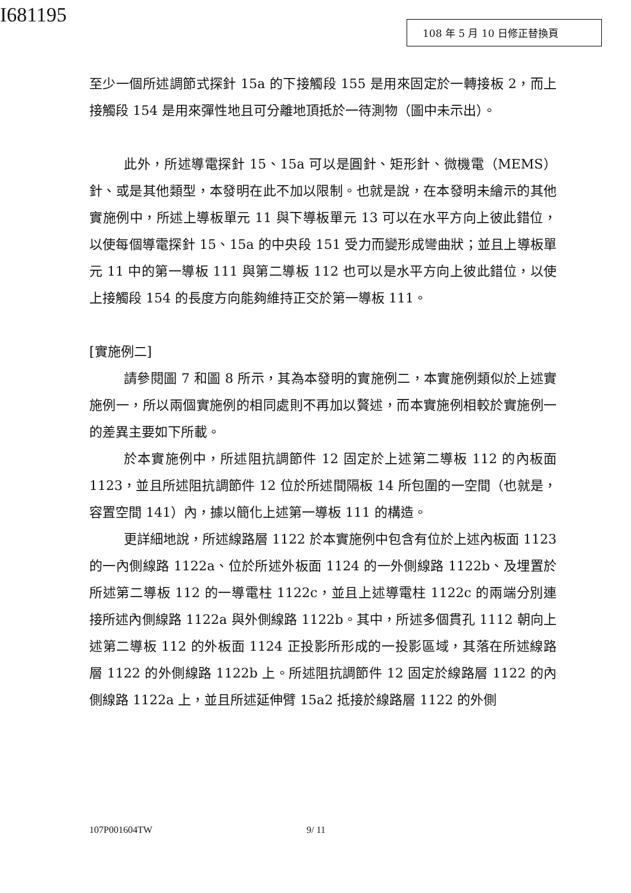I681195 108 年 5 月 10 日修正替換頁
至少一個所述調節式探針 15a 的下接觸段 155 是用來固定於一轉接板 2，而上接觸段 154 是用來彈性地且可分離地頂抵於一待測物（圖中未示出）。
此外，所述導電探針 15、15a 可以是圓針、矩形針、微機電（MEMS）針、或是其他類型，本發明在此不加以限制。也就是說，在本發明未繪示的其他實施例中，所述上導板單元 11 與下導板單元 13 可以在水平方向上彼此錯位，以使每個導電探針 15、15a 的中央段 151 受力而變形成彎曲狀；並且上導板單元 11 中的第一導板 111 與第二導板 112 也可以是水平方向上彼此錯位，以使上接觸段 154 的長度方向能夠維持正交於第一導板 111。
[實施例二]
請參閱圖 7 和圖 8 所示，其為本發明的實施例二，本實施例類似於上述實施例一，所以兩個實施例的相同處則不再加以贅述，而本實施例相較於實施例一的差異主要如下所載。
於本實施例中，所述阻抗調節件 12 固定於上述第二導板 112 的內板面 1123，並且所述阻抗調節件 12 位於所述間隔板 14 所包圍的一空間（也就是，容置空間 141）內，據以簡化上述第一導板 111 的構造。
更詳細地說，所述線路層 1122 於本實施例中包含有位於上述內板面 1123 的一內側線路 1122a、位於所述外板面 1124 的一外側線路 1122b、及埋置於所述第二導板 112 的一導電柱 1122c，並且上述導電柱 1122c 的兩端分別連接所述內側線路 1122a 與外側線路 1122b。其中，所述多個貫孔 1112 朝向上述第二導板 112 的外板面 1124 正投影所形成的一投影區域，其落在所述線路層 1122 的外側線路 1122b 上。所述阻抗調節件 12 固定於線路層 1122 的內側線路 1122a 上，並且所述延伸臂 15a2 抵接於線路層 1122 的外側
107P001604TW 9/ 11